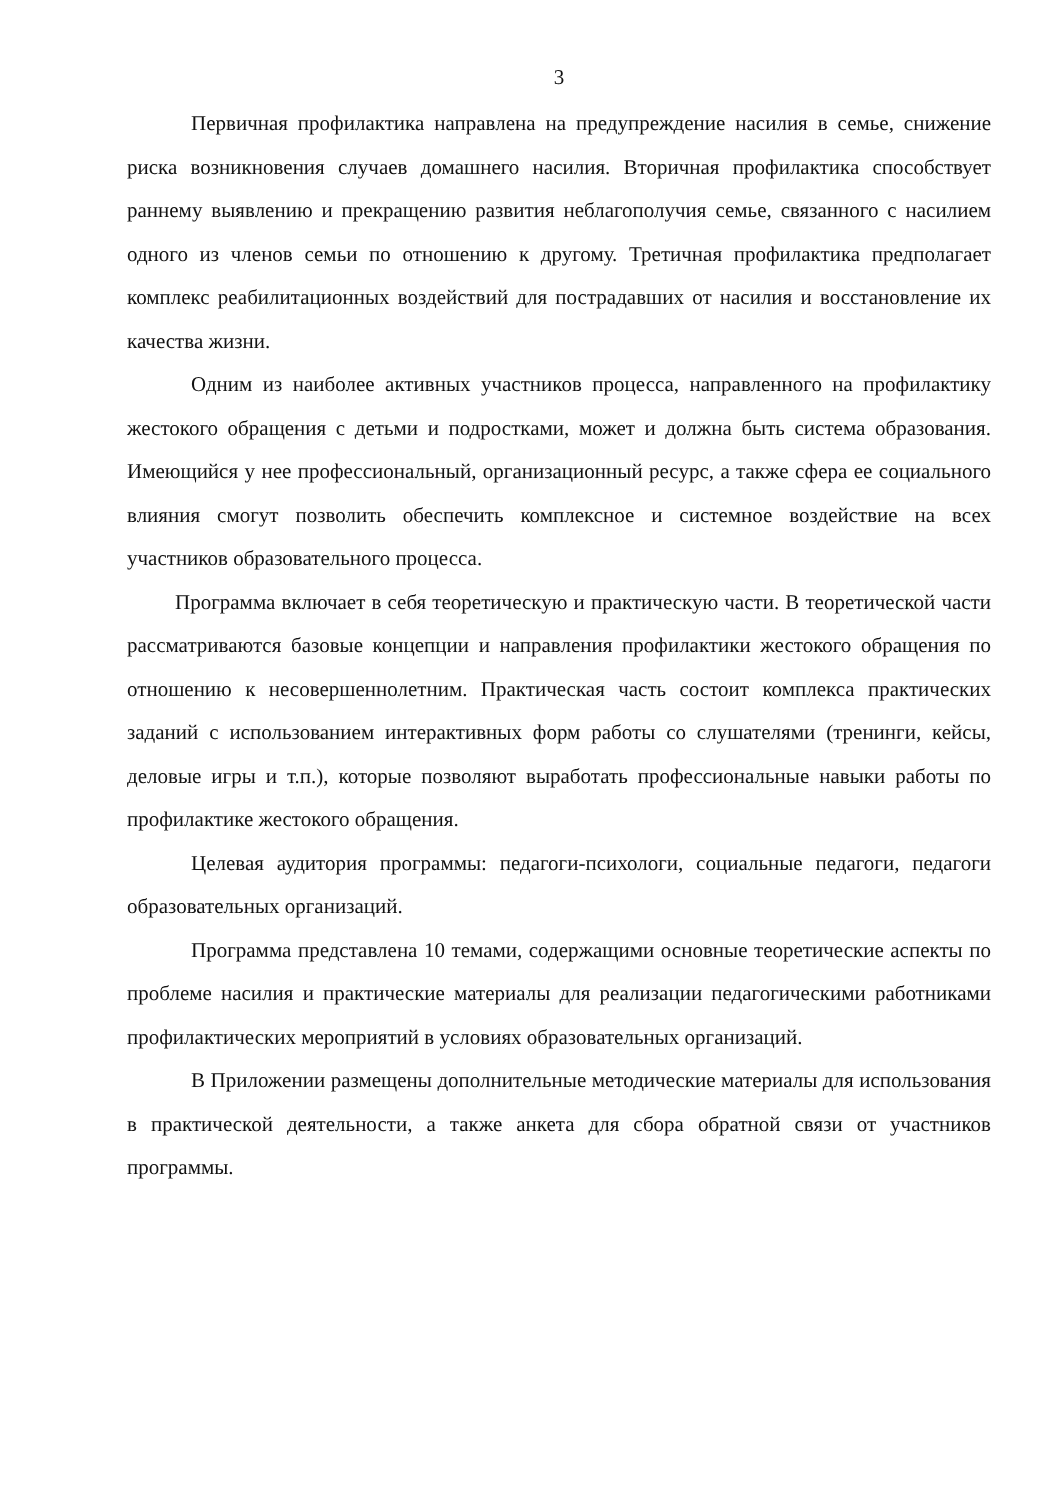3
Первичная профилактика направлена на предупреждение насилия в семье, снижение риска возникновения случаев домашнего насилия. Вторичная профилактика способствует раннему выявлению и прекращению развития неблагополучия семье, связанного с насилием одного из членов семьи по отношению к другому. Третичная профилактика предполагает комплекс реабилитационных воздействий для пострадавших от насилия и восстановление их качества жизни.
Одним из наиболее активных участников процесса, направленного на профилактику жестокого обращения с детьми и подростками, может и должна быть система образования. Имеющийся у нее профессиональный, организационный ресурс, а также сфера ее социального влияния смогут позволить обеспечить комплексное и системное воздействие на всех участников образовательного процесса.
Программа включает в себя теоретическую и практическую части. В теоретической части рассматриваются базовые концепции и направления профилактики жестокого обращения по отношению к несовершеннолетним. Практическая часть состоит комплекса практических заданий с использованием интерактивных форм работы со слушателями (тренинги, кейсы, деловые игры и т.п.), которые позволяют выработать профессиональные навыки работы по профилактике жестокого обращения.
Целевая аудитория программы: педагоги-психологи, социальные педагоги, педагоги образовательных организаций.
Программа представлена 10 темами, содержащими основные теоретические аспекты по проблеме насилия и практические материалы для реализации педагогическими работниками профилактических мероприятий в условиях образовательных организаций.
В Приложении размещены дополнительные методические материалы для использования в практической деятельности, а также анкета для сбора обратной связи от участников программы.